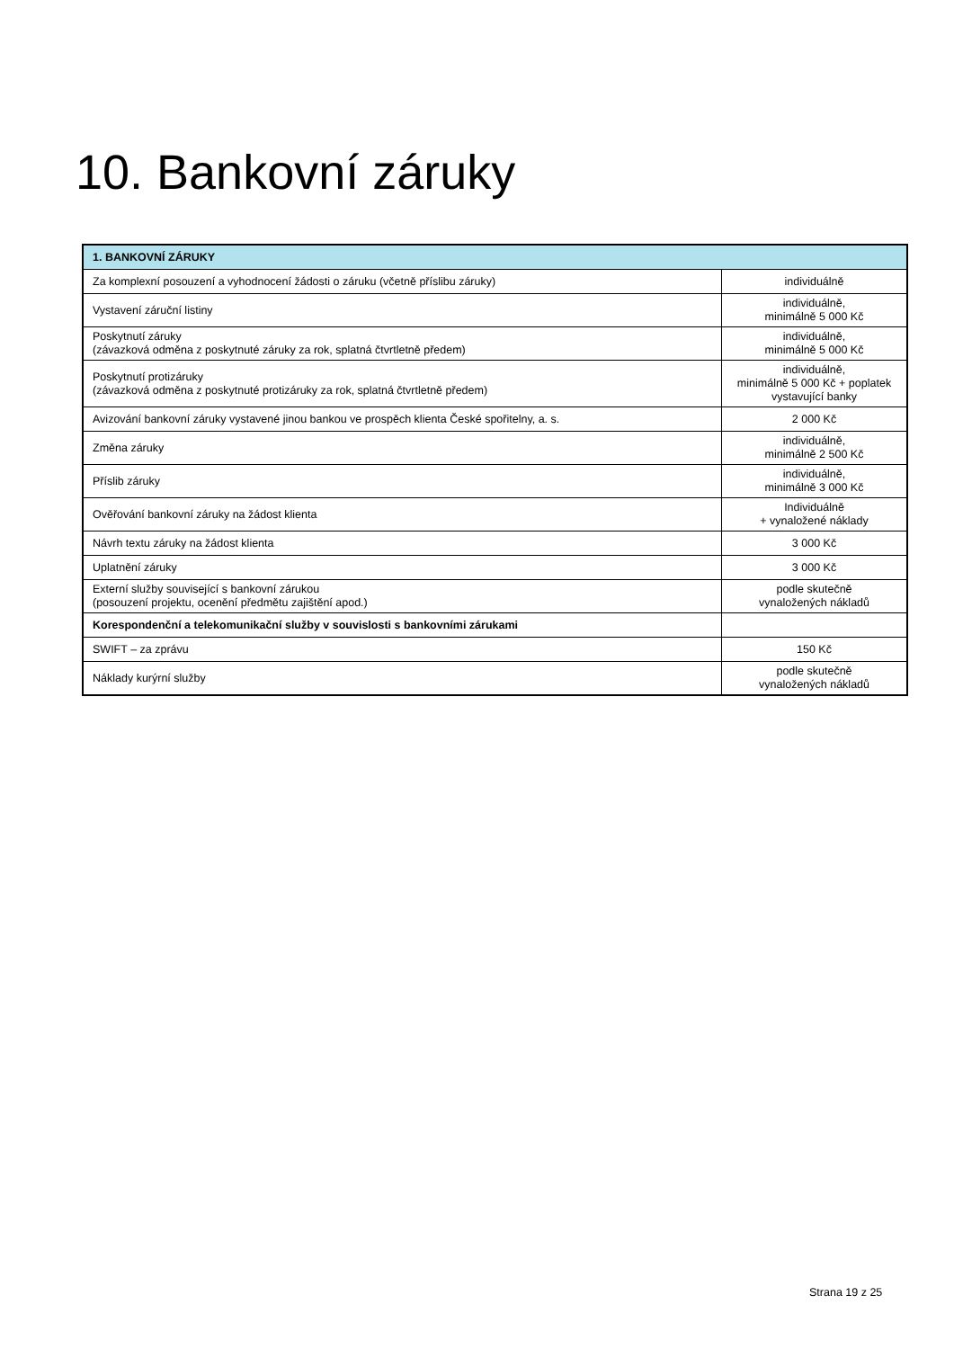10. Bankovní záruky
| 1. BANKOVNÍ ZÁRUKY | |
| --- | --- |
| Za komplexní posouzení a vyhodnocení žádosti o záruku (včetně příslibu záruky) | individuálně |
| Vystavení záruční listiny | individuálně, minimálně 5 000 Kč |
| Poskytnutí záruky (závazková odměna z poskytnuté záruky za rok, splatná čtvrtletně předem) | individuálně, minimálně 5 000 Kč |
| Poskytnutí protizáruky (závazková odměna z poskytnuté protizáruky za rok, splatná čtvrtletně předem) | individuálně, minimálně 5 000 Kč + poplatek vystavující banky |
| Avizování bankovní záruky vystavené jinou bankou ve prospěch klienta České spořitelny, a. s. | 2 000 Kč |
| Změna záruky | individuálně, minimálně 2 500 Kč |
| Příslib záruky | individuálně, minimálně 3 000 Kč |
| Ověřování bankovní záruky na žádost klienta | Individuálně + vynaložené náklady |
| Návrh textu záruky na žádost klienta | 3 000 Kč |
| Uplatnění záruky | 3 000 Kč |
| Externí služby související s bankovní zárukou (posouzení projektu, ocenění předmětu zajištění apod.) | podle skutečně vynaložených nákladů |
| Korespondenční a telekomunikační služby v souvislosti s bankovními zárukami | |
| SWIFT – za zprávu | 150 Kč |
| Náklady kurýrní služby | podle skutečně vynaložených nákladů |
Strana 19 z 25